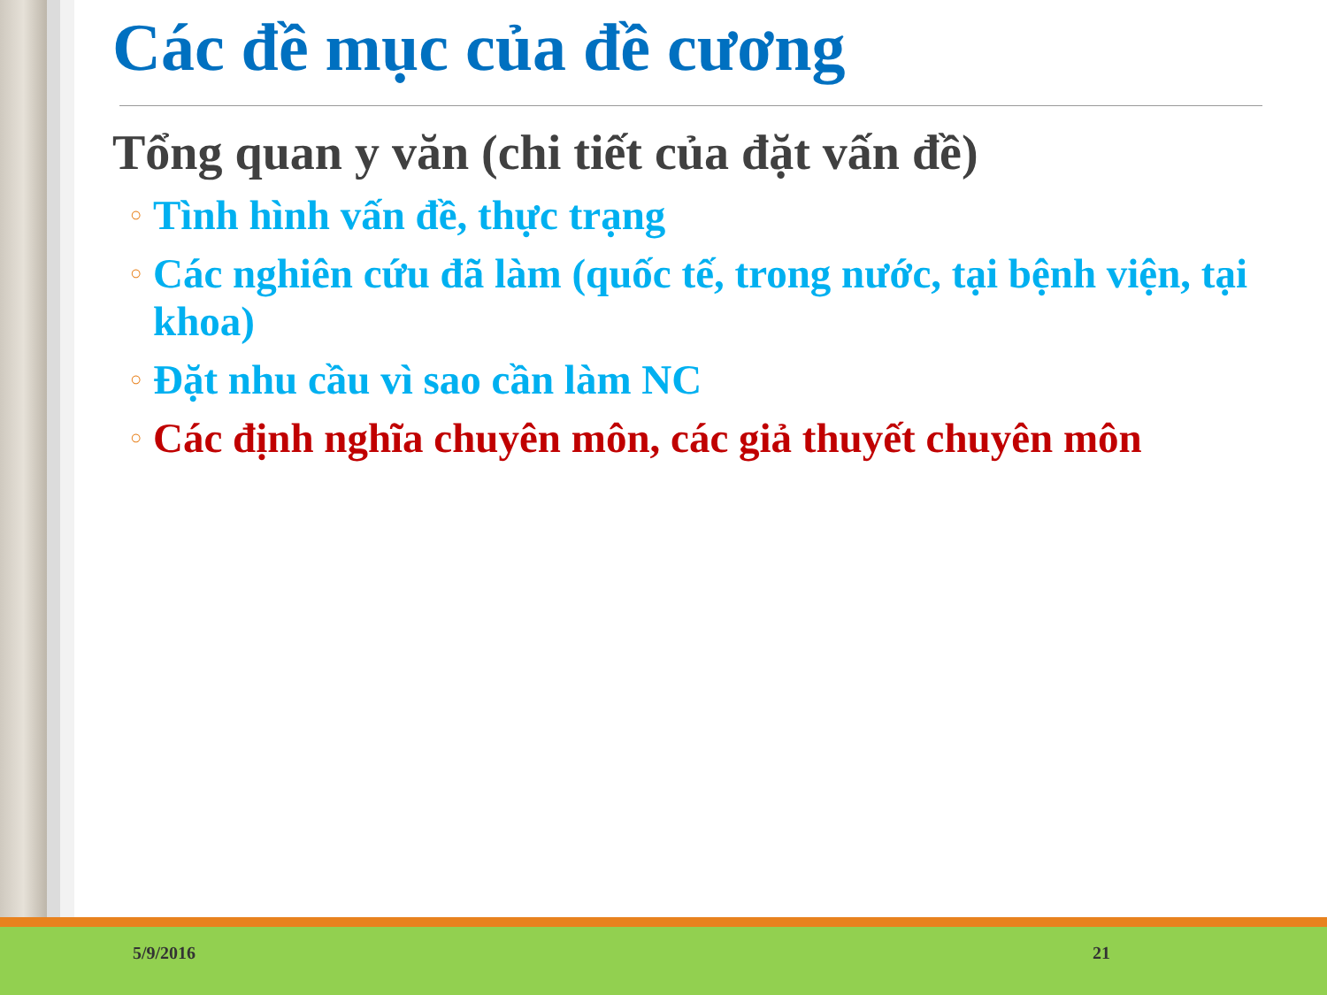Các đề mục của đề cương
Tổng quan y văn (chi tiết của đặt vấn đề)
○ Tình hình vấn đề, thực trạng
○ Các nghiên cứu đã làm (quốc tế, trong nước, tại bệnh viện, tại khoa)
○ Đặt nhu cầu vì sao cần làm NC
○ Các định nghĩa chuyên môn, các giả thuyết chuyên môn
5/9/2016 21